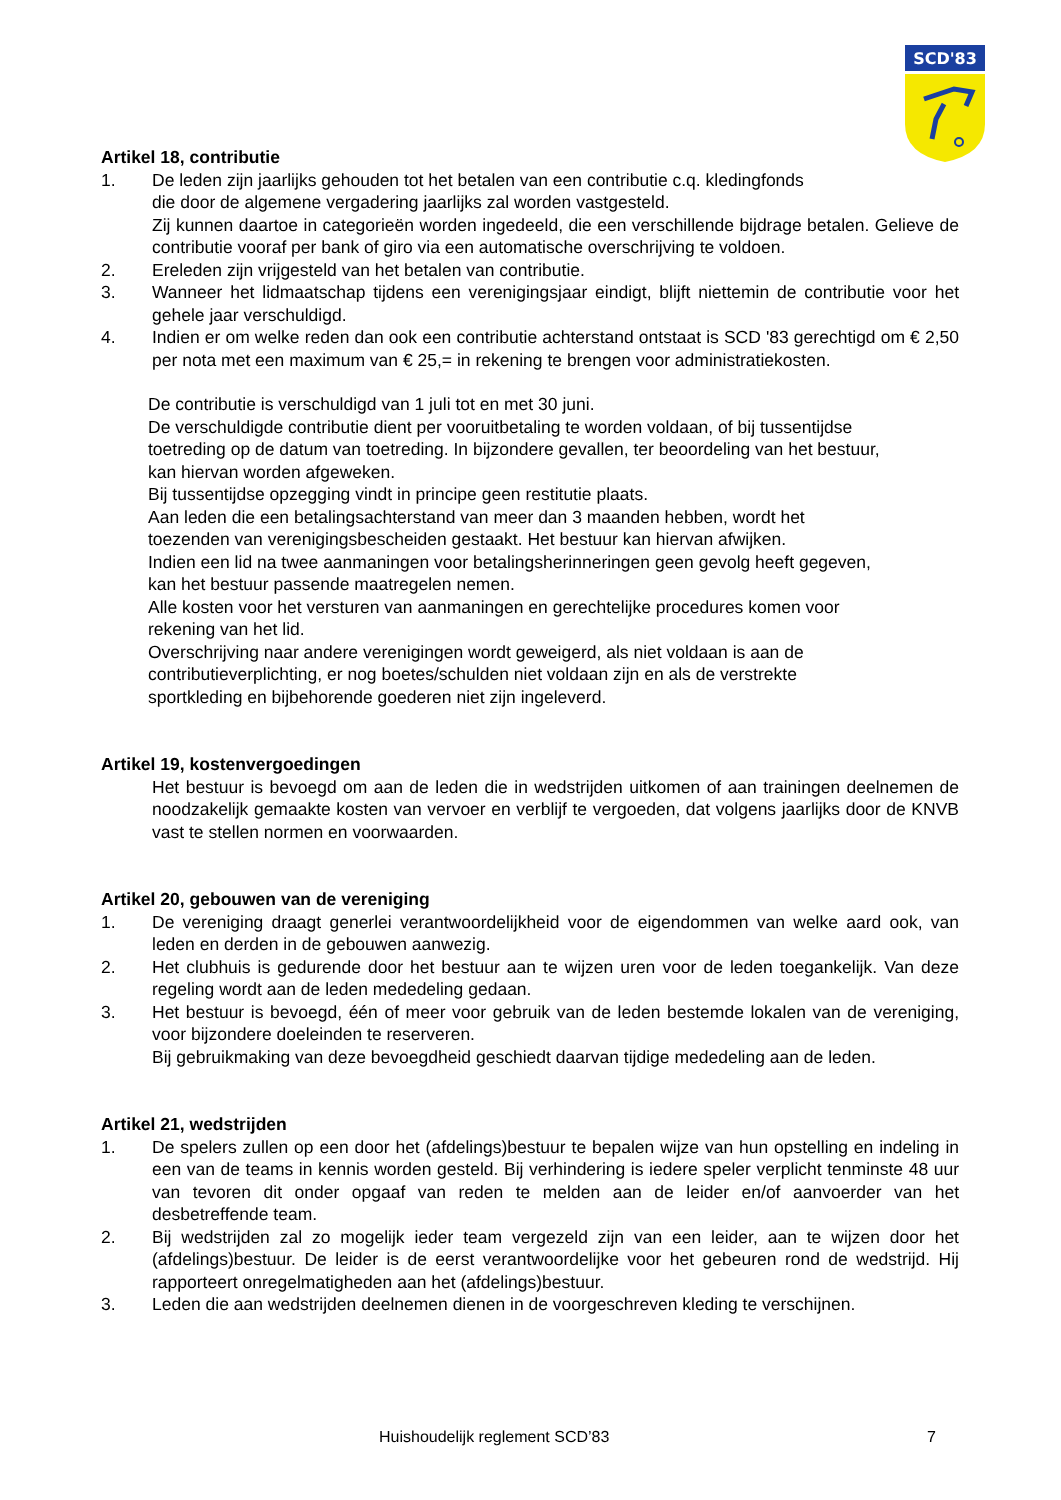SCD'83
Artikel 18, contributie
1. De leden zijn jaarlijks gehouden tot het betalen van een contributie c.q. kledingfonds
die door de algemene vergadering jaarlijks zal worden vastgesteld.
Zij kunnen daartoe in categorieën worden ingedeeld, die een verschillende bijdrage betalen. Gelieve de contributie vooraf per bank of giro via een automatische overschrijving te voldoen.
2. Ereleden zijn vrijgesteld van het betalen van contributie.
3. Wanneer het lidmaatschap tijdens een verenigingsjaar eindigt, blijft niettemin de contributie voor het gehele jaar verschuldigd.
4. Indien er om welke reden dan ook een contributie achterstand ontstaat is SCD '83 gerechtigd om € 2,50 per nota met een maximum van € 25,= in rekening te brengen voor administratiekosten.
De contributie is verschuldigd van 1 juli tot en met 30 juni.
De verschuldigde contributie dient per vooruitbetaling te worden voldaan, of bij tussentijdse
toetreding op de datum van toetreding. In bijzondere gevallen, ter beoordeling van het bestuur,
kan hiervan worden afgeweken.
Bij tussentijdse opzegging vindt in principe geen restitutie plaats.
Aan leden die een betalingsachterstand van meer dan 3 maanden hebben, wordt het
toezenden van verenigingsbescheiden gestaakt. Het bestuur kan hiervan afwijken.
Indien een lid na twee aanmaningen voor betalingsherinneringen geen gevolg heeft gegeven,
kan het bestuur passende maatregelen nemen.
Alle kosten voor het versturen van aanmaningen en gerechtelijke procedures komen voor
rekening van het lid.
Overschrijving naar andere verenigingen wordt geweigerd, als niet voldaan is aan de
contributieverplichting, er nog boetes/schulden niet voldaan zijn en als de verstrekte
sportkleding en bijbehorende goederen niet zijn ingeleverd.
Artikel 19, kostenvergoedingen
Het bestuur is bevoegd om aan de leden die in wedstrijden uitkomen of aan trainingen deelnemen de noodzakelijk gemaakte kosten van vervoer en verblijf te vergoeden, dat volgens jaarlijks door de KNVB vast te stellen normen en voorwaarden.
Artikel 20, gebouwen van de vereniging
1. De vereniging draagt generlei verantwoordelijkheid voor de eigendommen van welke aard ook, van leden en derden in de gebouwen aanwezig.
2. Het clubhuis is gedurende door het bestuur aan te wijzen uren voor de leden toegankelijk. Van deze regeling wordt aan de leden mededeling gedaan.
3. Het bestuur is bevoegd, één of meer voor gebruik van de leden bestemde lokalen van de vereniging, voor bijzondere doeleinden te reserveren.
Bij gebruikmaking van deze bevoegdheid geschiedt daarvan tijdige mededeling aan de leden.
Artikel 21, wedstrijden
1. De spelers zullen op een door het (afdelings)bestuur te bepalen wijze van hun opstelling en indeling in een van de teams in kennis worden gesteld. Bij verhindering is iedere speler verplicht tenminste 48 uur van tevoren dit onder opgaaf van reden te melden aan de leider en/of aanvoerder van het desbetreffende team.
2. Bij wedstrijden zal zo mogelijk ieder team vergezeld zijn van een leider, aan te wijzen door het (afdelings)bestuur. De leider is de eerst verantwoordelijke voor het gebeuren rond de wedstrijd. Hij rapporteert onregelmatigheden aan het (afdelings)bestuur.
3. Leden die aan wedstrijden deelnemen dienen in de voorgeschreven kleding te verschijnen.
Huishoudelijk reglement SCD’83 7